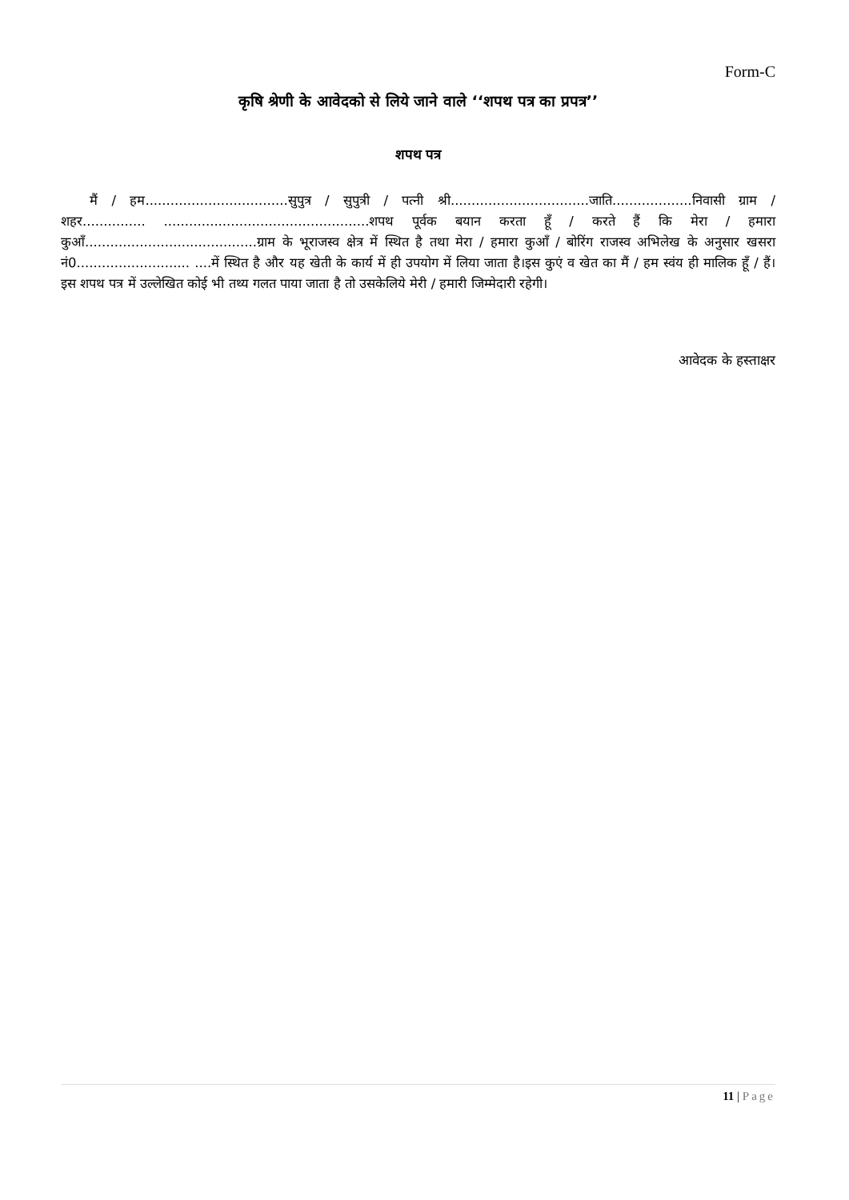Form-C
कृषि श्रेणी के आवेदको से लिये जाने वाले ‘‘शपथ पत्र का प्रपत्र’’
शपथ पत्र
मैं / हम..................................सुपुत्र / सुपुत्री / पत्नी श्री.................................जाति...................निवासी ग्राम / शहर............... .................................................शपथ पूर्वक बयान करता हूँ / करते हैं कि मेरा / हमारा कुआँ.........................................ग्राम के भूराजस्व क्षेत्र में स्थित है तथा मेरा / हमारा कुआँ / बोरिंग राजस्व अभिलेख के अनुसार खसरा नं0........................... ....में स्थित है और यह खेती के कार्य में ही उपयोग में लिया जाता है।इस कुएं व खेत का मैं / हम स्वंय ही मालिक हूँ / हैं। इस शपथ पत्र में उल्लेखित कोई भी तथ्य गलत पाया जाता है तो उसकेलिये मेरी / हमारी जिम्मेदारी रहेगी।
आवेदक के हस्ताक्षर
11 | Page